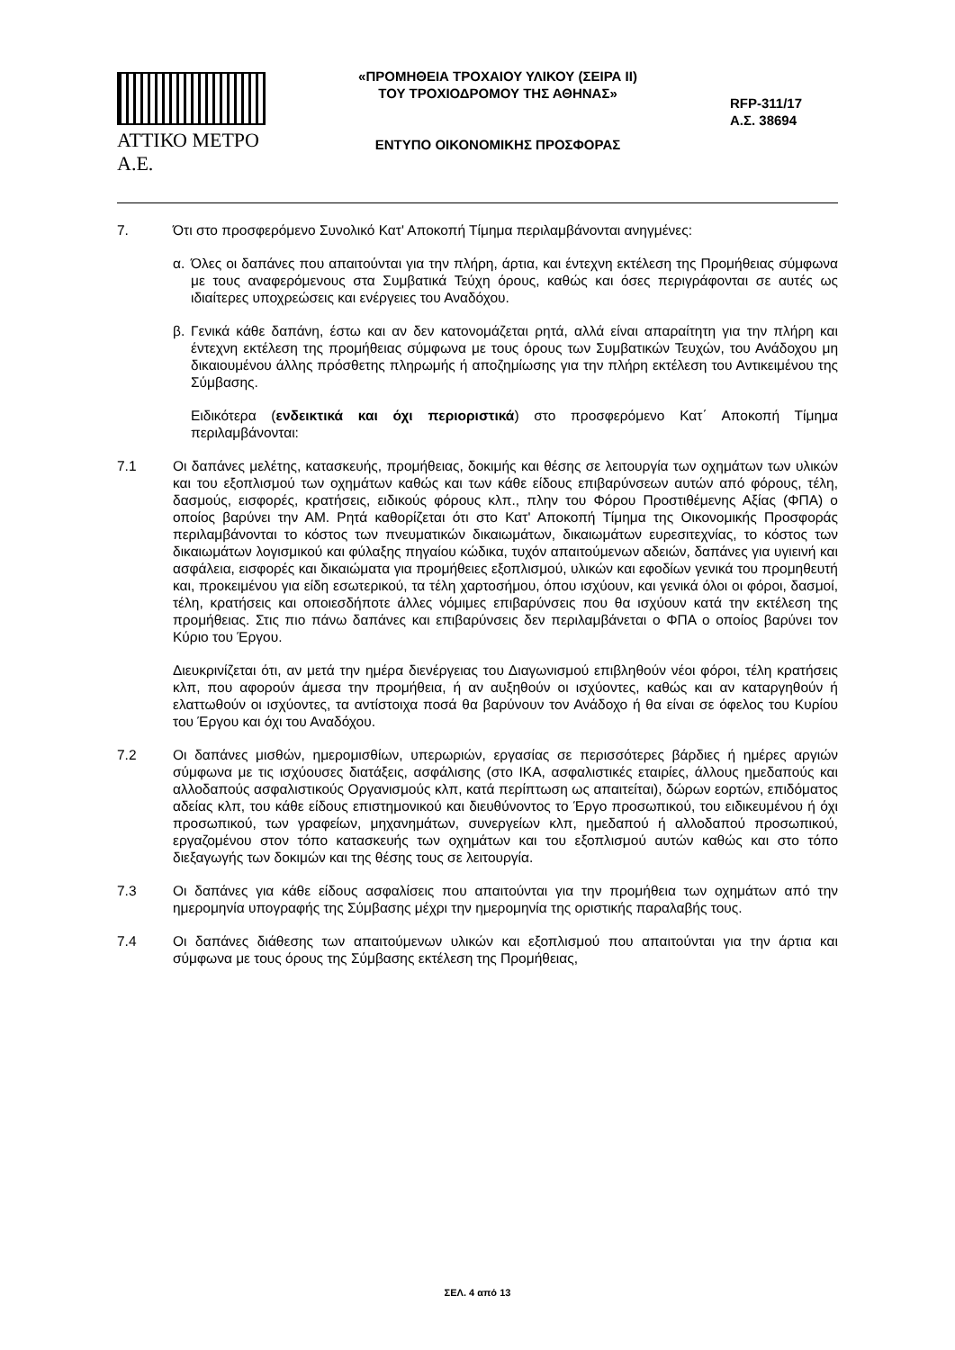ΑΤΤΙΚΟ ΜΕΤΡΟ Α.Ε.
«ΠΡΟΜΗΘΕΙΑ ΤΡΟΧΑΙΟΥ ΥΛΙΚΟΥ (ΣΕΙΡΑ ΙΙ)
ΤΟΥ ΤΡΟΧΙΟΔΡΟΜΟΥ ΤΗΣ ΑΘΗΝΑΣ»
ΕΝΤΥΠΟ ΟΙΚΟΝΟΜΙΚΗΣ ΠΡΟΣΦΟΡΑΣ
RFP-311/17
Α.Σ. 38694
7. Ότι στο προσφερόμενο Συνολικό Κατ' Αποκοπή Τίμημα περιλαμβάνονται ανηγμένες:
α. Όλες οι δαπάνες που απαιτούνται για την πλήρη, άρτια, και έντεχνη εκτέλεση της Προμήθειας σύμφωνα με τους αναφερόμενους στα Συμβατικά Τεύχη όρους, καθώς και όσες περιγράφονται σε αυτές ως ιδιαίτερες υποχρεώσεις και ενέργειες του Αναδόχου.
β. Γενικά κάθε δαπάνη, έστω και αν δεν κατονομάζεται ρητά, αλλά είναι απαραίτητη για την πλήρη και έντεχνη εκτέλεση της προμήθειας σύμφωνα με τους όρους των Συμβατικών Τευχών, του Ανάδοχου μη δικαιουμένου άλλης πρόσθετης πληρωμής ή αποζημίωσης για την πλήρη εκτέλεση του Αντικειμένου της Σύμβασης.
Ειδικότερα (ενδεικτικά και όχι περιοριστικά) στο προσφερόμενο Κατ΄ Αποκοπή Τίμημα περιλαμβάνονται:
7.1 Οι δαπάνες μελέτης, κατασκευής, προμήθειας, δοκιμής και θέσης σε λειτουργία των οχημάτων των υλικών και του εξοπλισμού των οχημάτων καθώς και των κάθε είδους επιβαρύνσεων αυτών από φόρους, τέλη, δασμούς, εισφορές, κρατήσεις, ειδικούς φόρους κλπ., πλην του Φόρου Προστιθέμενης Αξίας (ΦΠΑ) ο οποίος βαρύνει την ΑΜ. Ρητά καθορίζεται ότι στο Κατ' Αποκοπή Τίμημα της Οικονομικής Προσφοράς περιλαμβάνονται το κόστος των πνευματικών δικαιωμάτων, δικαιωμάτων ευρεσιτεχνίας, το κόστος των δικαιωμάτων λογισμικού και φύλαξης πηγαίου κώδικα, τυχόν απαιτούμενων αδειών, δαπάνες για υγιεινή και ασφάλεια, εισφορές και δικαιώματα για προμήθειες εξοπλισμού, υλικών και εφοδίων γενικά του προμηθευτή και, προκειμένου για είδη εσωτερικού, τα τέλη χαρτοσήμου, όπου ισχύουν, και γενικά όλοι οι φόροι, δασμοί, τέλη, κρατήσεις και οποιεσδήποτε άλλες νόμιμες επιβαρύνσεις που θα ισχύουν κατά την εκτέλεση της προμήθειας. Στις πιο πάνω δαπάνες και επιβαρύνσεις δεν περιλαμβάνεται ο ΦΠΑ ο οποίος βαρύνει τον Κύριο του Έργου.
Διευκρινίζεται ότι, αν μετά την ημέρα διενέργειας του Διαγωνισμού επιβληθούν νέοι φόροι, τέλη κρατήσεις κλπ, που αφορούν άμεσα την προμήθεια, ή αν αυξηθούν οι ισχύοντες, καθώς και αν καταργηθούν ή ελαττωθούν οι ισχύοντες, τα αντίστοιχα ποσά θα βαρύνουν τον Ανάδοχο ή θα είναι σε όφελος του Κυρίου του Έργου και όχι του Αναδόχου.
7.2 Οι δαπάνες μισθών, ημερομισθίων, υπερωριών, εργασίας σε περισσότερες βάρδιες ή ημέρες αργιών σύμφωνα με τις ισχύουσες διατάξεις, ασφάλισης (στο ΙΚΑ, ασφαλιστικές εταιρίες, άλλους ημεδαπούς και αλλοδαπούς ασφαλιστικούς Οργανισμούς κλπ, κατά περίπτωση ως απαιτείται), δώρων εορτών, επιδόματος αδείας κλπ, του κάθε είδους επιστημονικού και διευθύνοντος το Έργο προσωπικού, του ειδικευμένου ή όχι προσωπικού, των γραφείων, μηχανημάτων, συνεργείων κλπ, ημεδαπού ή αλλοδαπού προσωπικού, εργαζομένου στον τόπο κατασκευής των οχημάτων και του εξοπλισμού αυτών καθώς και στο τόπο διεξαγωγής των δοκιμών και της θέσης τους σε λειτουργία.
7.3 Οι δαπάνες για κάθε είδους ασφαλίσεις που απαιτούνται για την προμήθεια των οχημάτων από την ημερομηνία υπογραφής της Σύμβασης μέχρι την ημερομηνία της οριστικής παραλαβής τους.
7.4 Οι δαπάνες διάθεσης των απαιτούμενων υλικών και εξοπλισμού που απαιτούνται για την άρτια και σύμφωνα με τους όρους της Σύμβασης εκτέλεση της Προμήθειας,
ΣΕΛ. 4 από 13